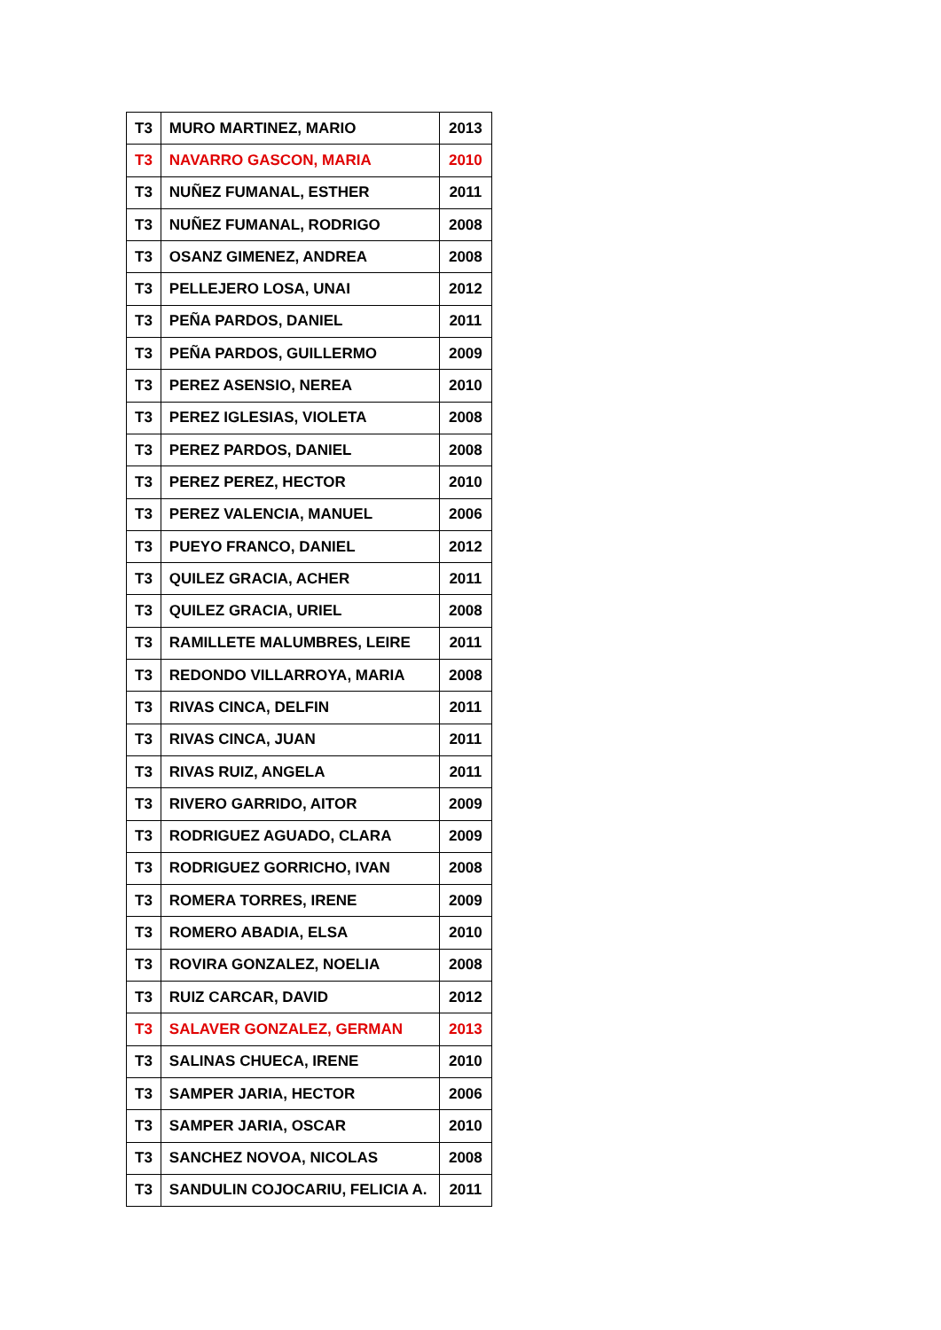| T3 | MURO MARTINEZ, MARIO | 2013 |
| T3 | NAVARRO GASCON, MARIA | 2010 |
| T3 | NUÑEZ FUMANAL, ESTHER | 2011 |
| T3 | NUÑEZ FUMANAL, RODRIGO | 2008 |
| T3 | OSANZ GIMENEZ, ANDREA | 2008 |
| T3 | PELLEJERO LOSA, UNAI | 2012 |
| T3 | PEÑA PARDOS, DANIEL | 2011 |
| T3 | PEÑA PARDOS, GUILLERMO | 2009 |
| T3 | PEREZ ASENSIO, NEREA | 2010 |
| T3 | PEREZ IGLESIAS, VIOLETA | 2008 |
| T3 | PEREZ PARDOS, DANIEL | 2008 |
| T3 | PEREZ PEREZ, HECTOR | 2010 |
| T3 | PEREZ VALENCIA, MANUEL | 2006 |
| T3 | PUEYO FRANCO, DANIEL | 2012 |
| T3 | QUILEZ GRACIA, ACHER | 2011 |
| T3 | QUILEZ GRACIA, URIEL | 2008 |
| T3 | RAMILLETE MALUMBRES, LEIRE | 2011 |
| T3 | REDONDO VILLARROYA, MARIA | 2008 |
| T3 | RIVAS CINCA, DELFIN | 2011 |
| T3 | RIVAS CINCA, JUAN | 2011 |
| T3 | RIVAS RUIZ, ANGELA | 2011 |
| T3 | RIVERO GARRIDO, AITOR | 2009 |
| T3 | RODRIGUEZ AGUADO, CLARA | 2009 |
| T3 | RODRIGUEZ GORRICHO, IVAN | 2008 |
| T3 | ROMERA TORRES, IRENE | 2009 |
| T3 | ROMERO ABADIA, ELSA | 2010 |
| T3 | ROVIRA GONZALEZ, NOELIA | 2008 |
| T3 | RUIZ CARCAR, DAVID | 2012 |
| T3 | SALAVER GONZALEZ, GERMAN | 2013 |
| T3 | SALINAS CHUECA, IRENE | 2010 |
| T3 | SAMPER JARIA, HECTOR | 2006 |
| T3 | SAMPER JARIA, OSCAR | 2010 |
| T3 | SANCHEZ NOVOA, NICOLAS | 2008 |
| T3 | SANDULIN COJOCARIU, FELICIA A. | 2011 |